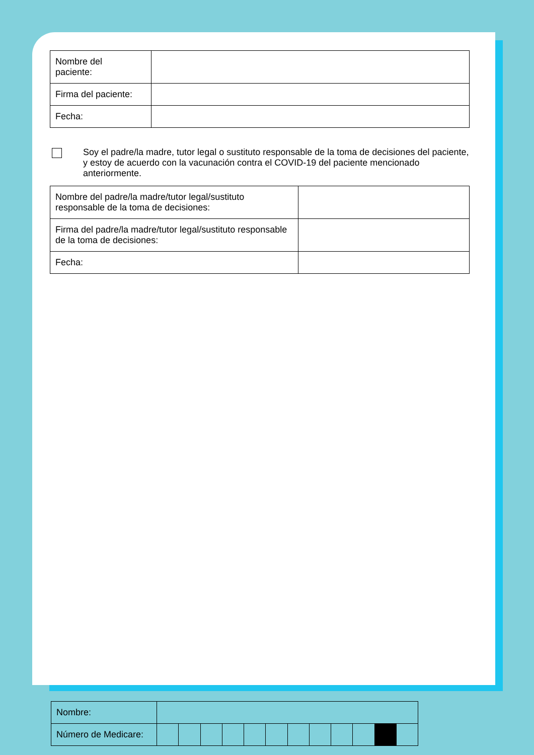| Nombre del paciente: | |
| Firma del paciente: | |
| Fecha: | |
Soy el padre/la madre, tutor legal o sustituto responsable de la toma de decisiones del paciente, y estoy de acuerdo con la vacunación contra el COVID-19 del paciente mencionado anteriormente.
| Nombre del padre/la madre/tutor legal/sustituto responsable de la toma de decisiones: | |
| Firma del padre/la madre/tutor legal/sustituto responsable de la toma de decisiones: | |
| Fecha: | |
| Nombre: | | | | | | | | | | | | |
| Número de Medicare: | | | | | | | | | | | | |